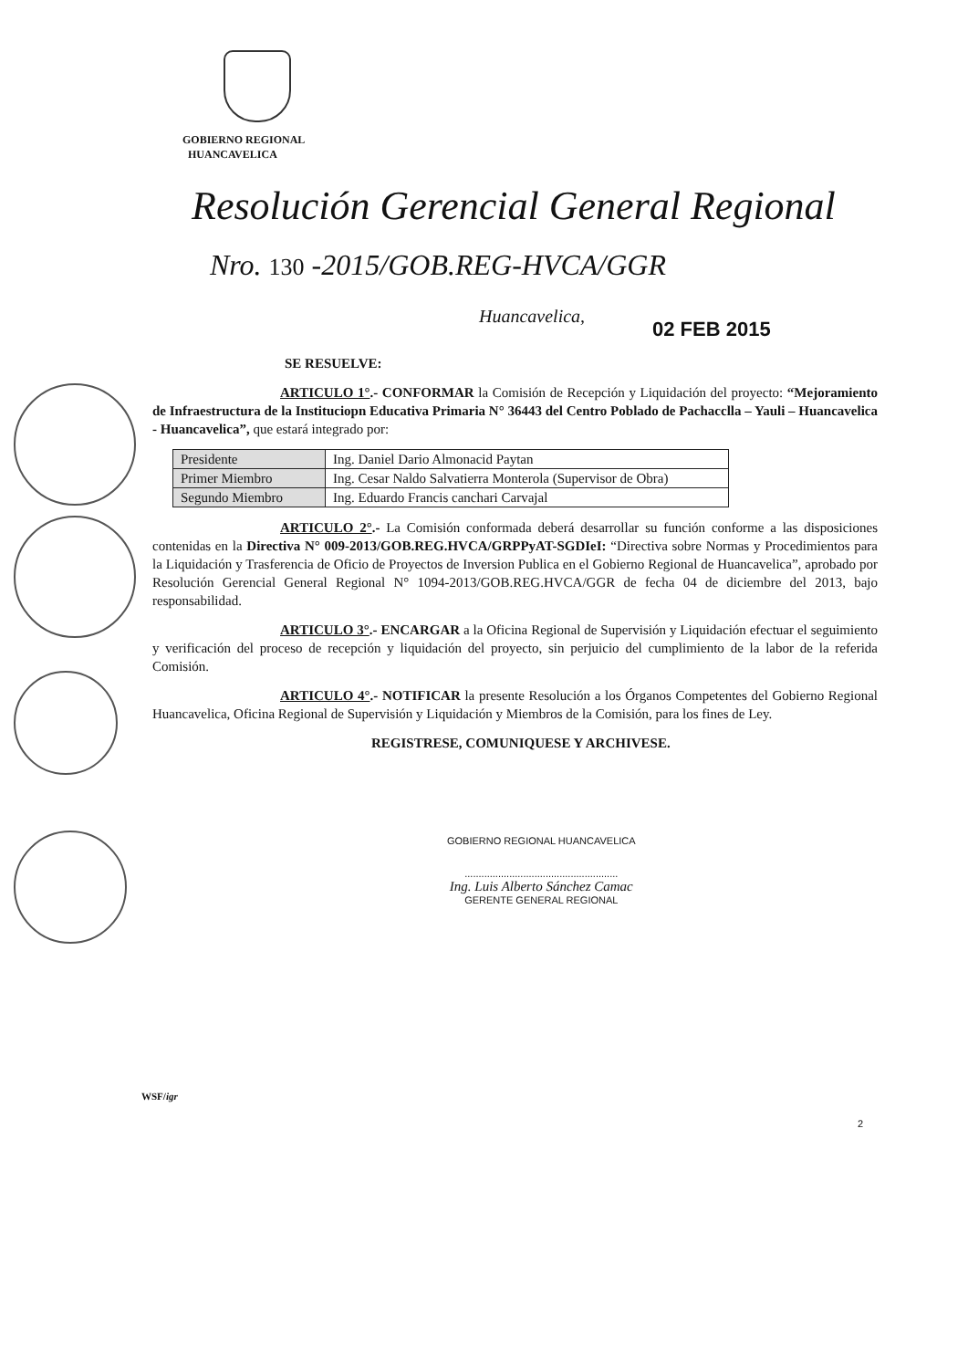GOBIERNO REGIONAL
HUANCAVELICA
Resolución Gerencial General Regional
Nro. 130 -2015/GOB.REG-HVCA/GGR
Huancavelica,
02 FEB 2015
SE RESUELVE:
ARTICULO 1°.- CONFORMAR la Comisión de Recepción y Liquidación del proyecto: “Mejoramiento de Infraestructura de la Instituciopn Educativa Primaria N° 36443 del Centro Poblado de Pachacclla – Yauli – Huancavelica - Huancavelica”, que estará integrado por:
| Presidente | Ing. Daniel Dario Almonacid Paytan |
| Primer Miembro | Ing. Cesar Naldo Salvatierra Monterola (Supervisor de Obra) |
| Segundo Miembro | Ing. Eduardo Francis canchari Carvajal |
ARTICULO 2°.- La Comisión conformada deberá desarrollar su función conforme a las disposiciones contenidas en la Directiva N° 009-2013/GOB.REG.HVCA/GRPPyAT-SGDIeI: “Directiva sobre Normas y Procedimientos para la Liquidación y Trasferencia de Oficio de Proyectos de Inversion Publica en el Gobierno Regional de Huancavelica”, aprobado por Resolución Gerencial General Regional N° 1094-2013/GOB.REG.HVCA/GGR de fecha 04 de diciembre del 2013, bajo responsabilidad.
ARTICULO 3°.- ENCARGAR a la Oficina Regional de Supervisión y Liquidación efectuar el seguimiento y verificación del proceso de recepción y liquidación del proyecto, sin perjuicio del cumplimiento de la labor de la referida Comisión.
ARTICULO 4°.- NOTIFICAR la presente Resolución a los Órganos Competentes del Gobierno Regional Huancavelica, Oficina Regional de Supervisión y Liquidación y Miembros de la Comisión, para los fines de Ley.
REGISTRESE, COMUNIQUESE Y ARCHIVESE.
GOBIERNO REGIONAL HUANCAVELICA
.......................................................
Ing. Luis Alberto Sánchez Camac
GERENTE GENERAL REGIONAL
WSF/igr
2